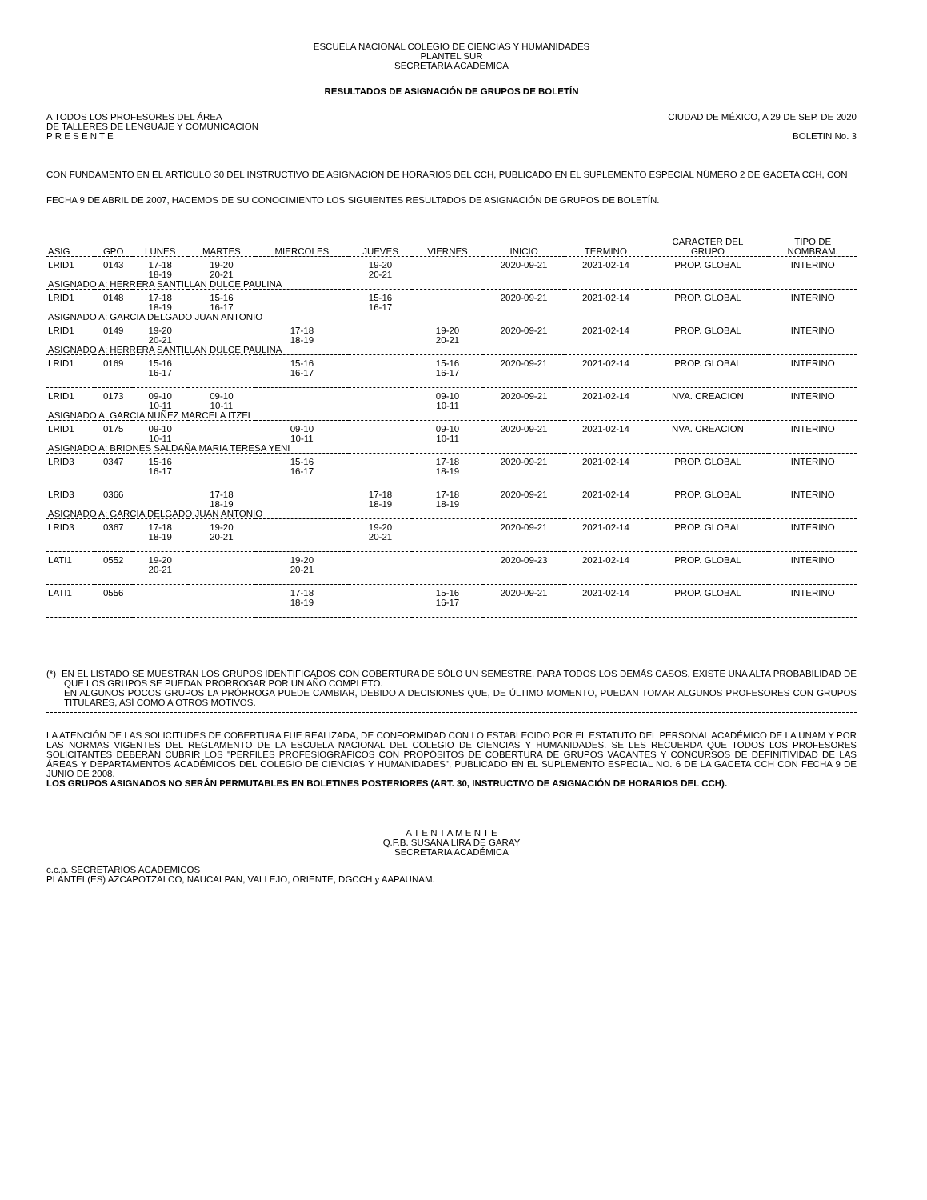ESCUELA NACIONAL COLEGIO DE CIENCIAS Y HUMANIDADES
PLANTEL SUR
SECRETARIA ACADEMICA
RESULTADOS DE ASIGNACIÓN DE GRUPOS DE BOLETÍN
A TODOS LOS PROFESORES DEL ÁREA
DE TALLERES DE LENGUAJE Y COMUNICACION
P R E S E N T E
CIUDAD DE MÉXICO, A 29 DE SEP. DE 2020
BOLETIN No. 3
CON FUNDAMENTO EN EL ARTÍCULO 30 DEL INSTRUCTIVO DE ASIGNACIÓN DE HORARIOS DEL CCH, PUBLICADO EN EL SUPLEMENTO ESPECIAL NÚMERO 2 DE GACETA CCH, CON FECHA 9 DE ABRIL DE 2007, HACEMOS DE SU CONOCIMIENTO LOS SIGUIENTES RESULTADOS DE ASIGNACIÓN DE GRUPOS DE BOLETÍN.
| ASIG | GPO | LUNES | MARTES | MIERCOLES | JUEVES | VIERNES | INICIO | TERMINO | CARACTER DEL GRUPO | TIPO DE NOMBRAM. |
| --- | --- | --- | --- | --- | --- | --- | --- | --- | --- | --- |
| LRID1 | 0143 | 17-18 18-19 | 19-20 20-21 | | 19-20 20-21 | | 2020-09-21 | 2021-02-14 | PROP. GLOBAL | INTERINO |
| ASIGNADO A: HERRERA SANTILLAN DULCE PAULINA | | | | | | | | | | |
| LRID1 | 0148 | 17-18 18-19 | 15-16 16-17 | | 15-16 16-17 | | 2020-09-21 | 2021-02-14 | PROP. GLOBAL | INTERINO |
| ASIGNADO A: GARCIA DELGADO JUAN ANTONIO | | | | | | | | | | |
| LRID1 | 0149 | 19-20 20-21 | | 17-18 18-19 | | 19-20 20-21 | 2020-09-21 | 2021-02-14 | PROP. GLOBAL | INTERINO |
| ASIGNADO A: HERRERA SANTILLAN DULCE PAULINA | | | | | | | | | | |
| LRID1 | 0169 | 15-16 16-17 | | 15-16 16-17 | | 15-16 16-17 | 2020-09-21 | 2021-02-14 | PROP. GLOBAL | INTERINO |
| LRID1 | 0173 | 09-10 10-11 | 09-10 10-11 | | | 09-10 10-11 | 2020-09-21 | 2021-02-14 | NVA. CREACION | INTERINO |
| ASIGNADO A: GARCIA NUÑEZ MARCELA ITZEL | | | | | | | | | | |
| LRID1 | 0175 | 09-10 10-11 | | 09-10 10-11 | | 09-10 10-11 | 2020-09-21 | 2021-02-14 | NVA. CREACION | INTERINO |
| ASIGNADO A: BRIONES SALDAÑA MARIA TERESA YENI | | | | | | | | | | |
| LRID3 | 0347 | 15-16 16-17 | | 15-16 16-17 | | 17-18 18-19 | 2020-09-21 | 2021-02-14 | PROP. GLOBAL | INTERINO |
| LRID3 | 0366 | | 17-18 18-19 | | 17-18 18-19 | 17-18 18-19 | 2020-09-21 | 2021-02-14 | PROP. GLOBAL | INTERINO |
| ASIGNADO A: GARCIA DELGADO JUAN ANTONIO | | | | | | | | | | |
| LRID3 | 0367 | 17-18 18-19 | 19-20 20-21 | | 19-20 20-21 | | 2020-09-21 | 2021-02-14 | PROP. GLOBAL | INTERINO |
| LATI1 | 0552 | 19-20 20-21 | | 19-20 20-21 | | | 2020-09-23 | 2021-02-14 | PROP. GLOBAL | INTERINO |
| LATI1 | 0556 | | | 17-18 18-19 | | 15-16 16-17 | 2020-09-21 | 2021-02-14 | PROP. GLOBAL | INTERINO |
(*) EN EL LISTADO SE MUESTRAN LOS GRUPOS IDENTIFICADOS CON COBERTURA DE SÓLO UN SEMESTRE. PARA TODOS LOS DEMÁS CASOS, EXISTE UNA ALTA PROBABILIDAD DE QUE LOS GRUPOS SE PUEDAN PRORROGAR POR UN AÑO COMPLETO.
EN ALGUNOS POCOS GRUPOS LA PRÓRROGA PUEDE CAMBIAR, DEBIDO A DECISIONES QUE, DE ÚLTIMO MOMENTO, PUEDAN TOMAR ALGUNOS PROFESORES CON GRUPOS TITULARES, ASÍ COMO A OTROS MOTIVOS.
LA ATENCIÓN DE LAS SOLICITUDES DE COBERTURA FUE REALIZADA, DE CONFORMIDAD CON LO ESTABLECIDO POR EL ESTATUTO DEL PERSONAL ACADÉMICO DE LA UNAM Y POR LAS NORMAS VIGENTES DEL REGLAMENTO DE LA ESCUELA NACIONAL DEL COLEGIO DE CIENCIAS Y HUMANIDADES. SE LES RECUERDA QUE TODOS LOS PROFESORES SOLICITANTES DEBERÁN CUBRIR LOS "PERFILES PROFESIOGRÁFICOS CON PROPÓSITOS DE COBERTURA DE GRUPOS VACANTES Y CONCURSOS DE DEFINITIVIDAD DE LAS ÁREAS Y DEPARTAMENTOS ACADÉMICOS DEL COLEGIO DE CIENCIAS Y HUMANIDADES", PUBLICADO EN EL SUPLEMENTO ESPECIAL NO. 6 DE LA GACETA CCH CON FECHA 9 DE JUNIO DE 2008.
LOS GRUPOS ASIGNADOS NO SERÁN PERMUTABLES EN BOLETINES POSTERIORES (ART. 30, INSTRUCTIVO DE ASIGNACIÓN DE HORARIOS DEL CCH).
A T E N T A M E N T E
Q.F.B. SUSANA LIRA DE GARAY
SECRETARIA ACADÉMICA
c.c.p. SECRETARIOS ACADEMICOS
PLANTEL(ES) AZCAPOTZALCO, NAUCALPAN, VALLEJO, ORIENTE, DGCCH y AAPAUNAM.